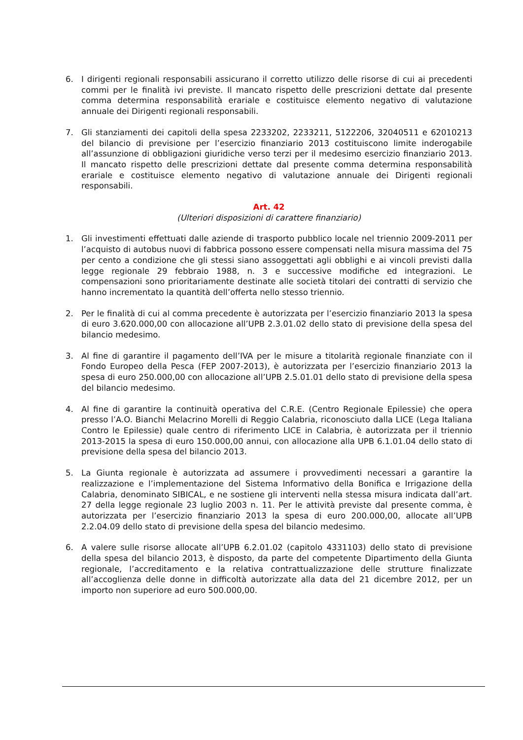6. I dirigenti regionali responsabili assicurano il corretto utilizzo delle risorse di cui ai precedenti commi per le finalità ivi previste. Il mancato rispetto delle prescrizioni dettate dal presente comma determina responsabilità erariale e costituisce elemento negativo di valutazione annuale dei Dirigenti regionali responsabili.
7. Gli stanziamenti dei capitoli della spesa 2233202, 2233211, 5122206, 32040511 e 62010213 del bilancio di previsione per l’esercizio finanziario 2013 costituiscono limite inderogabile all’assunzione di obbligazioni giuridiche verso terzi per il medesimo esercizio finanziario 2013. Il mancato rispetto delle prescrizioni dettate dal presente comma determina responsabilità erariale e costituisce elemento negativo di valutazione annuale dei Dirigenti regionali responsabili.
Art. 42
(Ulteriori disposizioni di carattere finanziario)
1. Gli investimenti effettuati dalle aziende di trasporto pubblico locale nel triennio 2009-2011 per l’acquisto di autobus nuovi di fabbrica possono essere compensati nella misura massima del 75 per cento a condizione che gli stessi siano assoggettati agli obblighi e ai vincoli previsti dalla legge regionale 29 febbraio 1988, n. 3 e successive modifiche ed integrazioni. Le compensazioni sono prioritariamente destinate alle società titolari dei contratti di servizio che hanno incrementato la quantità dell’offerta nello stesso triennio.
2. Per le finalità di cui al comma precedente è autorizzata per l’esercizio finanziario 2013 la spesa di euro 3.620.000,00 con allocazione all’UPB 2.3.01.02 dello stato di previsione della spesa del bilancio medesimo.
3. Al fine di garantire il pagamento dell’IVA per le misure a titolarità regionale finanziate con il Fondo Europeo della Pesca (FEP 2007-2013), è autorizzata per l’esercizio finanziario 2013 la spesa di euro 250.000,00 con allocazione all’UPB 2.5.01.01 dello stato di previsione della spesa del bilancio medesimo.
4. Al fine di garantire la continuità operativa del C.R.E. (Centro Regionale Epilessie) che opera presso l’A.O. Bianchi Melacrino Morelli di Reggio Calabria, riconosciuto dalla LICE (Lega Italiana Contro le Epilessie) quale centro di riferimento LICE in Calabria, è autorizzata per il triennio 2013-2015 la spesa di euro 150.000,00 annui, con allocazione alla UPB 6.1.01.04 dello stato di previsione della spesa del bilancio 2013.
5. La Giunta regionale è autorizzata ad assumere i provvedimenti necessari a garantire la realizzazione e l’implementazione del Sistema Informativo della Bonifica e Irrigazione della Calabria, denominato SIBICAL, e ne sostiene gli interventi nella stessa misura indicata dall’art. 27 della legge regionale 23 luglio 2003 n. 11. Per le attività previste dal presente comma, è autorizzata per l’esercizio finanziario 2013 la spesa di euro 200.000,00, allocate all’UPB 2.2.04.09 dello stato di previsione della spesa del bilancio medesimo.
6. A valere sulle risorse allocate all’UPB 6.2.01.02 (capitolo 4331103) dello stato di previsione della spesa del bilancio 2013, è disposto, da parte del competente Dipartimento della Giunta regionale, l’accreditamento e la relativa contrattualizzazione delle strutture finalizzate all’accoglienza delle donne in difficoltà autorizzate alla data del 21 dicembre 2012, per un importo non superiore ad euro 500.000,00.